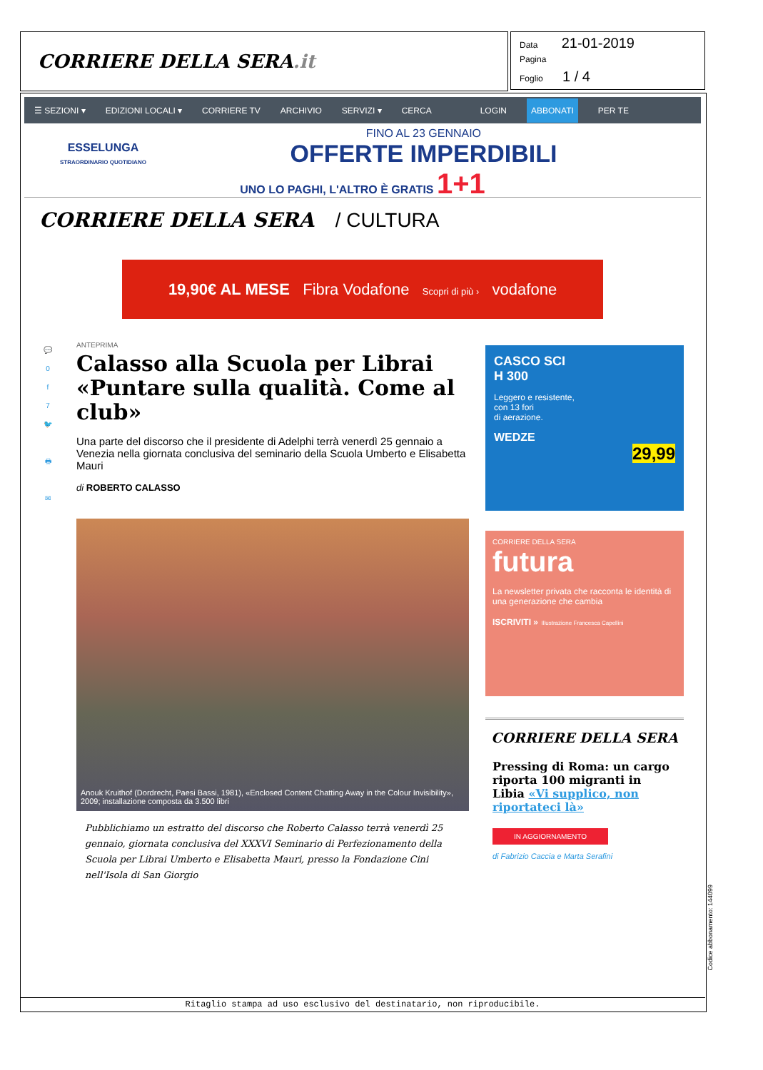CORRIERE DELLA SERA.it
Data 21-01-2019
Pagina
Foglio 1 / 4
☰ SEZIONI ▾ EDIZIONI LOCALI ▾ CORRIERE TV ARCHIVIO SERVIZI ▾ CERCA LOGIN ABBONATI PER TE
ESSELUNGA
STRAORDINARIO QUOTIDIANO
FINO AL 23 GENNAIO
OFFERTE IMPERDIBILI
UNO LO PAGHI, L'ALTRO È GRATIS 1+1
CORRIERE DELLA SERA / CULTURA
19,90€ AL MESE Fibra Vodafone Scopri di più › vodafone
💬
0
f
7
🐦
🖶
✉
ANTEPRIMA
Calasso alla Scuola per Librai «Puntare sulla qualità. Come al club»
Una parte del discorso che il presidente di Adelphi terrà venerdì 25 gennaio a Venezia nella giornata conclusiva del seminario della Scuola Umberto e Elisabetta Mauri
di ROBERTO CALASSO
Anouk Kruithof (Dordrecht, Paesi Bassi, 1981), «Enclosed Content Chatting Away in the Colour Invisibility», 2009; installazione composta da 3.500 libri
Pubblichiamo un estratto del discorso che Roberto Calasso terrà venerdì 25 gennaio, giornata conclusiva del XXXVI Seminario di Perfezionamento della Scuola per Librai Umberto e Elisabetta Mauri, presso la Fondazione Cini nell'Isola di San Giorgio
CASCO SCI
H 300
Leggero e resistente,
con 13 fori
di aerazione.
WEDZE
29,99
CORRIERE DELLA SERA
futura
La newsletter privata che racconta le identità di una generazione che cambia
ISCRIVITI » Illustrazione Francesca Capellini
CORRIERE DELLA SERA
Pressing di Roma: un cargo riporta 100 migranti in Libia «Vi supplico, non riportateci là»
IN AGGIORNAMENTO
di Fabrizio Caccia e Marta Serafini
Ritaglio stampa ad uso esclusivo del destinatario, non riproducibile.
Codice abbonamento: 144099